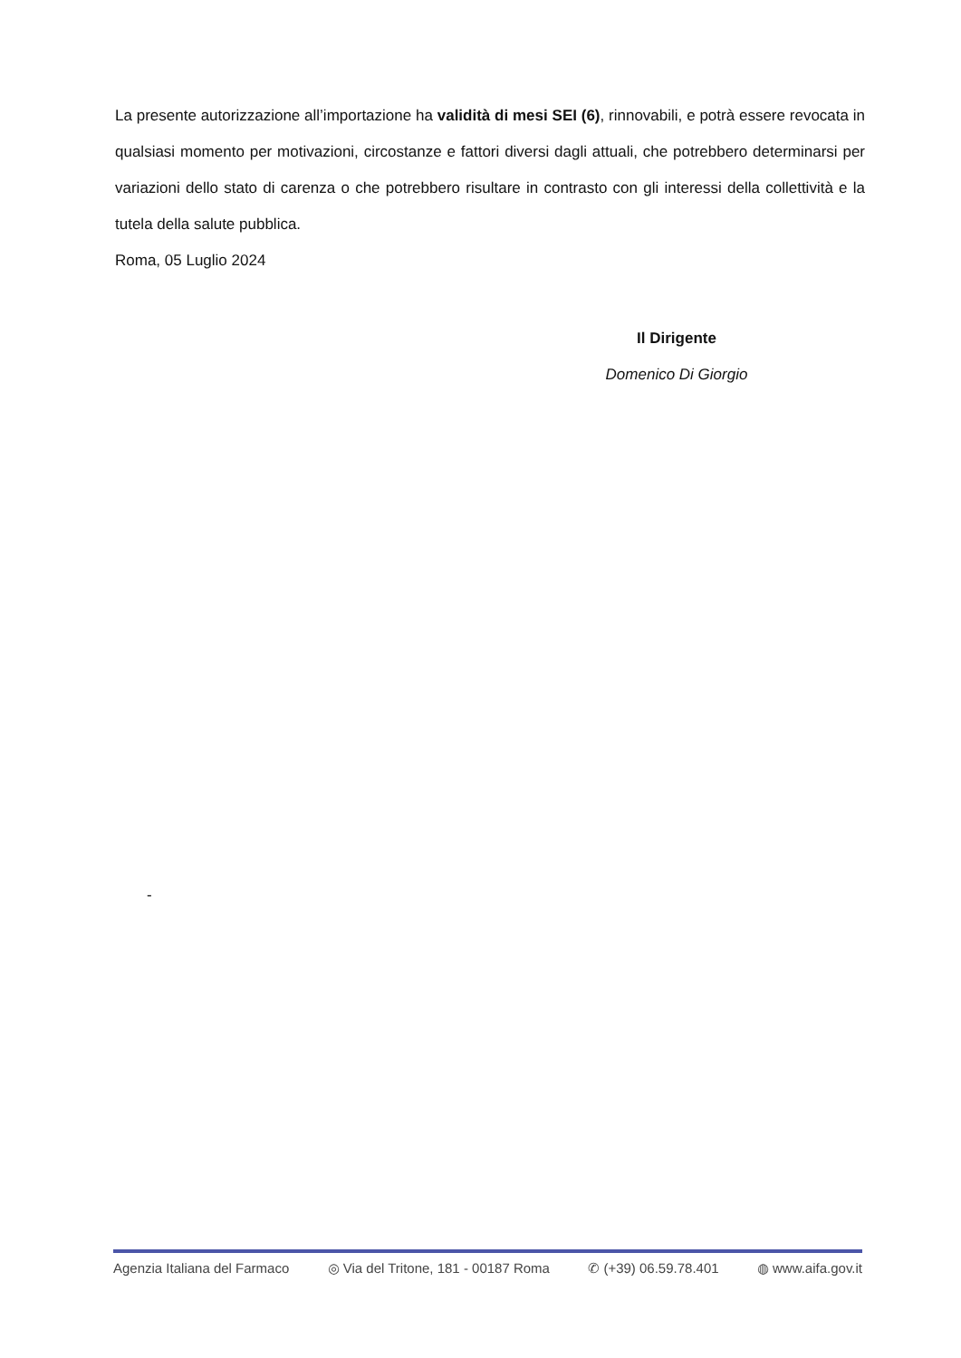La presente autorizzazione all’importazione ha validità di mesi SEI (6), rinnovabili, e potrà essere revocata in qualsiasi momento per motivazioni, circostanze e fattori diversi dagli attuali, che potrebbero determinarsi per variazioni dello stato di carenza o che potrebbero risultare in contrasto con gli interessi della collettività e la tutela della salute pubblica.
Roma, 05 Luglio 2024
Il Dirigente
Domenico Di Giorgio
-
Agenzia Italiana del Farmaco ◎ Via del Tritone, 181 - 00187 Roma ✆ (+39) 06.59.78.401 ◍ www.aifa.gov.it